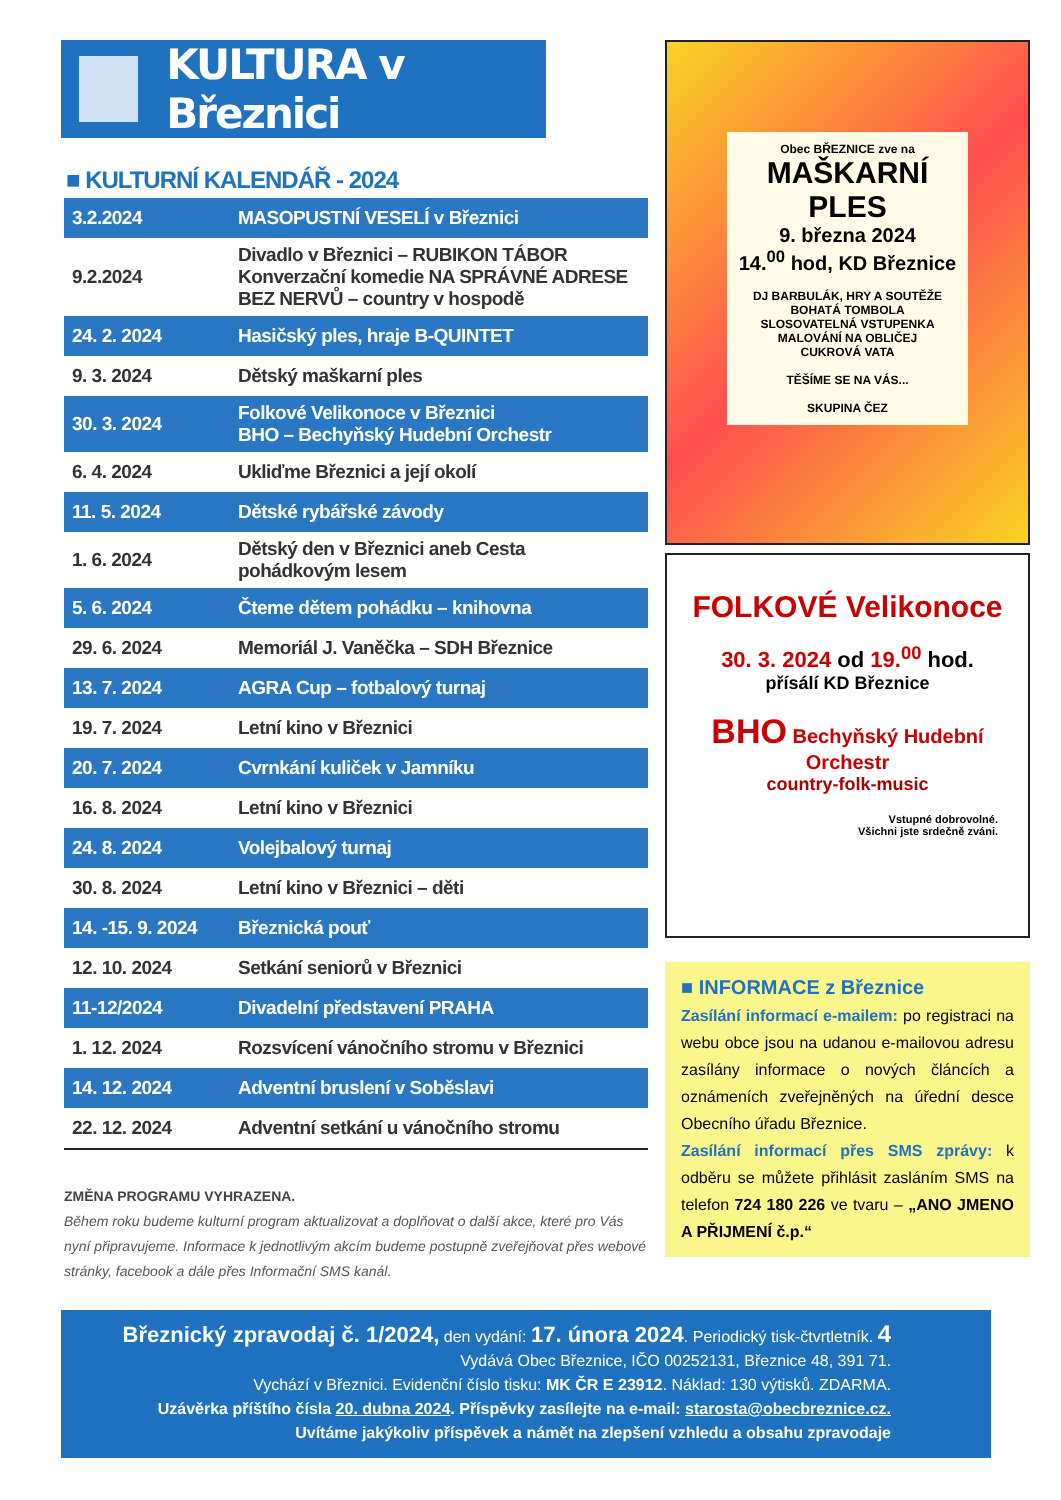KULTURA v Březnici
■ KULTURNÍ KALENDÁŘ - 2024
| 3.2.2024 | MASOPUSTNÍ VESELÍ v Březnici |
| 9.2.2024 | Divadlo v Březnici – RUBIKON TÁBOR Konverzační komedie NA SPRÁVNÉ ADRESE BEZ NERVŮ – country v hospodě |
| 24. 2. 2024 | Hasičský ples, hraje B-QUINTET |
| 9. 3. 2024 | Dětský maškarní ples |
| 30. 3. 2024 | Folkové Velikonoce v Březnici BHO – Bechyňský Hudební Orchestr |
| 6. 4. 2024 | Ukliďme Březnici a její okolí |
| 11. 5. 2024 | Dětské rybářské závody |
| 1. 6. 2024 | Dětský den v Březnici aneb Cesta pohádkovým lesem |
| 5. 6. 2024 | Čteme dětem pohádku – knihovna |
| 29. 6. 2024 | Memoriál J. Vaněčka – SDH Březnice |
| 13. 7. 2024 | AGRA Cup – fotbalový turnaj |
| 19. 7. 2024 | Letní kino v Březnici |
| 20. 7. 2024 | Cvrnkání kuliček v Jamníku |
| 16. 8. 2024 | Letní kino v Březnici |
| 24. 8. 2024 | Volejbalový turnaj |
| 30. 8. 2024 | Letní kino v Březnici – děti |
| 14. -15. 9. 2024 | Březnická pouť |
| 12. 10. 2024 | Setkání seniorů v Březnici |
| 11-12/2024 | Divadelní představení PRAHA |
| 1. 12. 2024 | Rozsvícení vánočního stromu v Březnici |
| 14. 12. 2024 | Adventní bruslení v Soběslavi |
| 22. 12. 2024 | Adventní setkání u vánočního stromu |
ZMĚNA PROGRAMU VYHRAZENA.
Během roku budeme kulturní program aktualizovat a doplňovat o další akce, které pro Vás nyní připravujeme. Informace k jednotlivým akcím budeme postupně zveřejňovat přes webové stránky, facebook a dále přes Informační SMS kanál.
Obec BŘEZNICE zve na
MAŠKARNÍ PLES
9. března 2024
14.<sup>00</sup> hod, KD Březnice
DJ BARBULÁK, HRY A SOUTĚŽE
BOHATÁ TOMBOLA
SLOSOVATELNÁ VSTUPENKA
MALOVÁNÍ NA OBLIČEJ
CUKROVÁ VATA
TĚŠÍME SE NA VÁS...
SKUPINA ČEZ
FOLKOVÉ Velikonoce
30. 3. 2024 od 19.<sup>00</sup> hod.
přísálí KD Březnice
BHO Bechyňský Hudební Orchestr
country-folk-music
Vstupné dobrovolné.
Všichni jste srdečně zváni.
■ INFORMACE z Březnice
Zasílání informací e-mailem: po registraci na webu obce jsou na udanou e-mailovou adresu zasílány informace o nových článcích a oznámeních zveřejněných na úřední desce Obecního úřadu Březnice.
Zasílání informací přes SMS zprávy: k odběru se můžete přihlásit zasláním SMS na telefon 724 180 226 ve tvaru – „ANO JMENO A PŘIJMENÍ č.p.“
Březnický zpravodaj č. 1/2024, den vydání: 17. února 2024. Periodický tisk-čtvrtletník. 4
Vydává Obec Březnice, IČO 00252131, Březnice 48, 391 71.
Vychází v Březnici. Evidenční číslo tisku: MK ČR E 23912. Náklad: 130 výtisků. ZDARMA.
Uzávěrka příštího čísla 20. dubna 2024. Příspěvky zasílejte na e-mail: starosta@obecbreznice.cz.
Uvítáme jakýkoliv příspěvek a námět na zlepšení vzhledu a obsahu zpravodaje